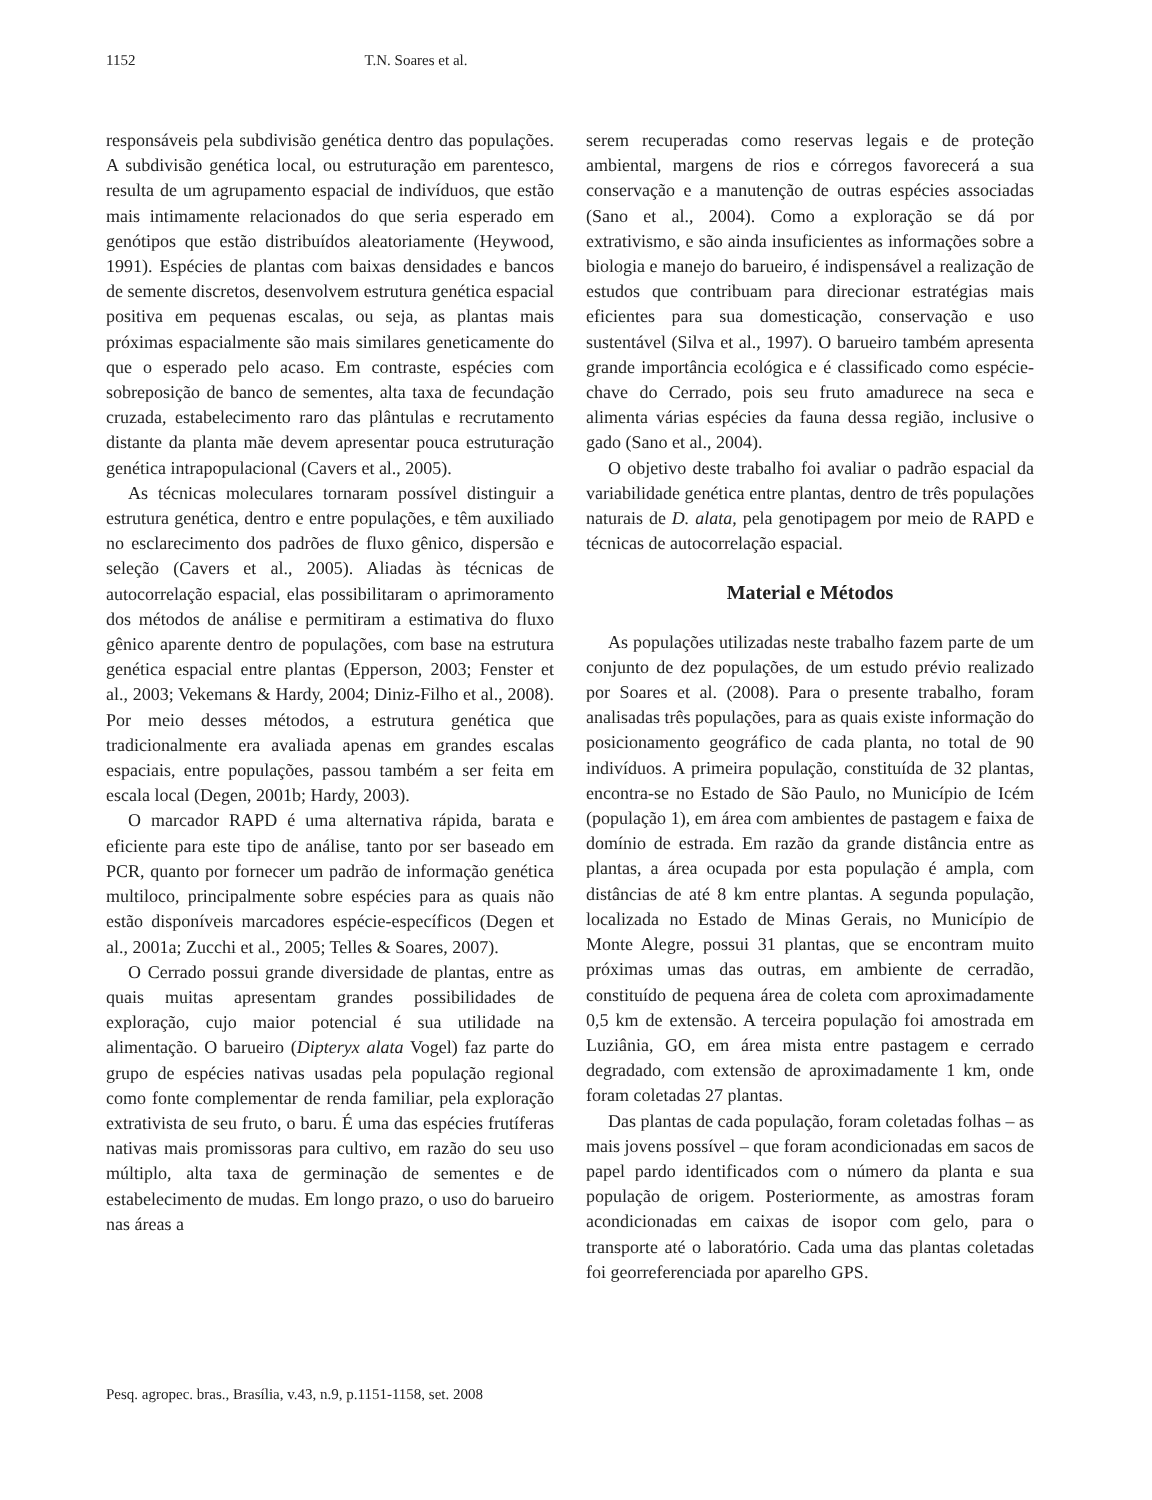1152 T.N. Soares et al.
responsáveis pela subdivisão genética dentro das populações. A subdivisão genética local, ou estruturação em parentesco, resulta de um agrupamento espacial de indivíduos, que estão mais intimamente relacionados do que seria esperado em genótipos que estão distribuídos aleatoriamente (Heywood, 1991). Espécies de plantas com baixas densidades e bancos de semente discretos, desenvolvem estrutura genética espacial positiva em pequenas escalas, ou seja, as plantas mais próximas espacialmente são mais similares geneticamente do que o esperado pelo acaso. Em contraste, espécies com sobreposição de banco de sementes, alta taxa de fecundação cruzada, estabelecimento raro das plântulas e recrutamento distante da planta mãe devem apresentar pouca estruturação genética intrapopulacional (Cavers et al., 2005).
As técnicas moleculares tornaram possível distinguir a estrutura genética, dentro e entre populações, e têm auxiliado no esclarecimento dos padrões de fluxo gênico, dispersão e seleção (Cavers et al., 2005). Aliadas às técnicas de autocorrelação espacial, elas possibilitaram o aprimoramento dos métodos de análise e permitiram a estimativa do fluxo gênico aparente dentro de populações, com base na estrutura genética espacial entre plantas (Epperson, 2003; Fenster et al., 2003; Vekemans & Hardy, 2004; Diniz-Filho et al., 2008). Por meio desses métodos, a estrutura genética que tradicionalmente era avaliada apenas em grandes escalas espaciais, entre populações, passou também a ser feita em escala local (Degen, 2001b; Hardy, 2003).
O marcador RAPD é uma alternativa rápida, barata e eficiente para este tipo de análise, tanto por ser baseado em PCR, quanto por fornecer um padrão de informação genética multiloco, principalmente sobre espécies para as quais não estão disponíveis marcadores espécie-específicos (Degen et al., 2001a; Zucchi et al., 2005; Telles & Soares, 2007).
O Cerrado possui grande diversidade de plantas, entre as quais muitas apresentam grandes possibilidades de exploração, cujo maior potencial é sua utilidade na alimentação. O barueiro (Dipteryx alata Vogel) faz parte do grupo de espécies nativas usadas pela população regional como fonte complementar de renda familiar, pela exploração extrativista de seu fruto, o baru. É uma das espécies frutíferas nativas mais promissoras para cultivo, em razão do seu uso múltiplo, alta taxa de germinação de sementes e de estabelecimento de mudas. Em longo prazo, o uso do barueiro nas áreas a
serem recuperadas como reservas legais e de proteção ambiental, margens de rios e córregos favorecerá a sua conservação e a manutenção de outras espécies associadas (Sano et al., 2004). Como a exploração se dá por extrativismo, e são ainda insuficientes as informações sobre a biologia e manejo do barueiro, é indispensável a realização de estudos que contribuam para direcionar estratégias mais eficientes para sua domesticação, conservação e uso sustentável (Silva et al., 1997). O barueiro também apresenta grande importância ecológica e é classificado como espécie-chave do Cerrado, pois seu fruto amadurece na seca e alimenta várias espécies da fauna dessa região, inclusive o gado (Sano et al., 2004).
O objetivo deste trabalho foi avaliar o padrão espacial da variabilidade genética entre plantas, dentro de três populações naturais de D. alata, pela genotipagem por meio de RAPD e técnicas de autocorrelação espacial.
Material e Métodos
As populações utilizadas neste trabalho fazem parte de um conjunto de dez populações, de um estudo prévio realizado por Soares et al. (2008). Para o presente trabalho, foram analisadas três populações, para as quais existe informação do posicionamento geográfico de cada planta, no total de 90 indivíduos. A primeira população, constituída de 32 plantas, encontra-se no Estado de São Paulo, no Município de Icém (população 1), em área com ambientes de pastagem e faixa de domínio de estrada. Em razão da grande distância entre as plantas, a área ocupada por esta população é ampla, com distâncias de até 8 km entre plantas. A segunda população, localizada no Estado de Minas Gerais, no Município de Monte Alegre, possui 31 plantas, que se encontram muito próximas umas das outras, em ambiente de cerradão, constituído de pequena área de coleta com aproximadamente 0,5 km de extensão. A terceira população foi amostrada em Luziânia, GO, em área mista entre pastagem e cerrado degradado, com extensão de aproximadamente 1 km, onde foram coletadas 27 plantas.
Das plantas de cada população, foram coletadas folhas – as mais jovens possível – que foram acondicionadas em sacos de papel pardo identificados com o número da planta e sua população de origem. Posteriormente, as amostras foram acondicionadas em caixas de isopor com gelo, para o transporte até o laboratório. Cada uma das plantas coletadas foi georreferenciada por aparelho GPS.
Pesq. agropec. bras., Brasília, v.43, n.9, p.1151-1158, set. 2008